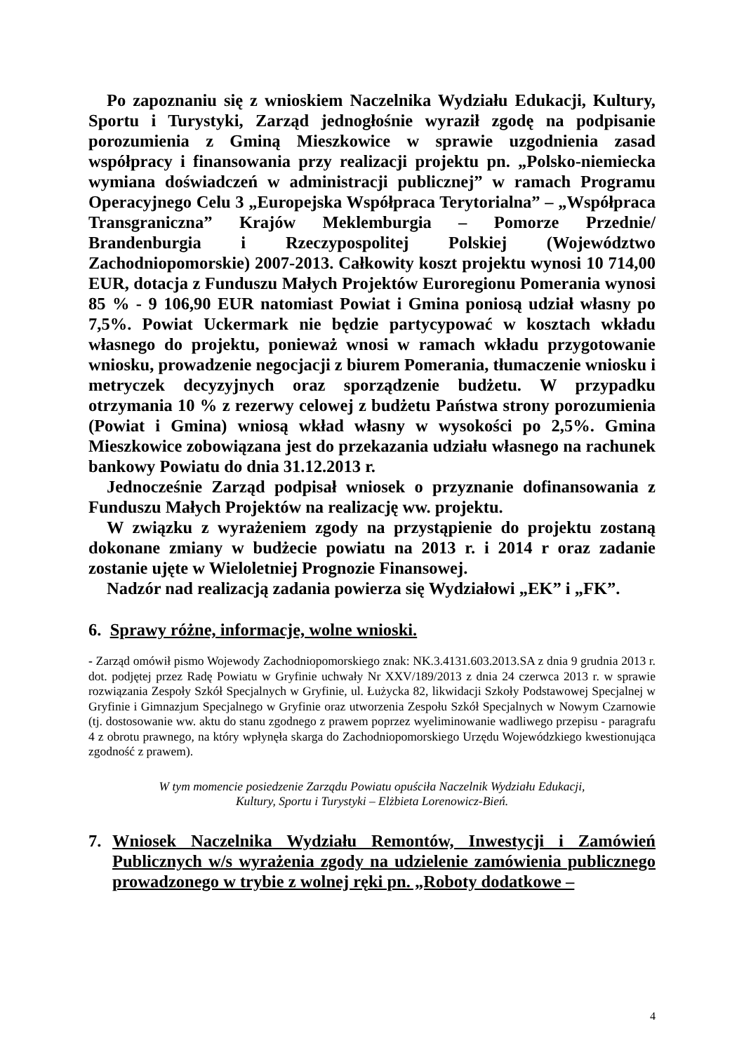Po zapoznaniu się z wnioskiem Naczelnika Wydziału Edukacji, Kultury, Sportu i Turystyki, Zarząd jednogłośnie wyraził zgodę na podpisanie porozumienia z Gminą Mieszkowice w sprawie uzgodnienia zasad współpracy i finansowania przy realizacji projektu pn. „Polsko-niemiecka wymiana doświadczeń w administracji publicznej” w ramach Programu Operacyjnego Celu 3 „Europejska Współpraca Terytorialna” – „Współpraca Transgraniczna” Krajów Meklemburgia – Pomorze Przednie/ Brandenburgia i Rzeczypospolitej Polskiej (Województwo Zachodniopomorskie) 2007-2013. Całkowity koszt projektu wynosi 10 714,00 EUR, dotacja z Funduszu Małych Projektów Euroregionu Pomerania wynosi 85 % - 9 106,90 EUR natomiast Powiat i Gmina poniosą udział własny po 7,5%. Powiat Uckermark nie będzie partycypować w kosztach wkładu własnego do projektu, ponieważ wnosi w ramach wkładu przygotowanie wniosku, prowadzenie negocjacji z biurem Pomerania, tłumaczenie wniosku i metryczek decyzyjnych oraz sporządzenie budżetu. W przypadku otrzymania 10 % z rezerwy celowej z budżetu Państwa strony porozumienia (Powiat i Gmina) wniosą wkład własny w wysokości po 2,5%. Gmina Mieszkowice zobowiązana jest do przekazania udziału własnego na rachunek bankowy Powiatu do dnia 31.12.2013 r.
Jednocześnie Zarząd podpisał wniosek o przyznanie dofinansowania z Funduszu Małych Projektów na realizację ww. projektu.
W związku z wyrażeniem zgody na przystąpienie do projektu zostaną dokonane zmiany w budżecie powiatu na 2013 r. i 2014 r oraz zadanie zostanie ujęte w Wieloletniej Prognozie Finansowej.
Nadzór nad realizacją zadania powierza się Wydziałowi „EK” i „FK”.
6. Sprawy różne, informacje, wolne wnioski.
- Zarząd omówił pismo Wojewody Zachodniopomorskiego znak: NK.3.4131.603.2013.SA z dnia 9 grudnia 2013 r. dot. podjętej przez Radę Powiatu w Gryfinie uchwały Nr XXV/189/2013 z dnia 24 czerwca 2013 r. w sprawie rozwiązania Zespoły Szkół Specjalnych w Gryfinie, ul. Łużycka 82, likwidacji Szkoły Podstawowej Specjalnej w Gryfinie i Gimnazjum Specjalnego w Gryfinie oraz utworzenia Zespołu Szkół Specjalnych w Nowym Czarnowie (tj. dostosowanie ww. aktu do stanu zgodnego z prawem poprzez wyeliminowanie wadliwego przepisu - paragrafu 4 z obrotu prawnego, na który wpłynęła skarga do Zachodniopomorskiego Urzędu Wojewódzkiego kwestionująca zgodność z prawem).
W tym momencie posiedzenie Zarządu Powiatu opuściła Naczelnik Wydziału Edukacji,
Kultury, Sportu i Turystyki – Elżbieta Lorenowicz-Bień.
7. Wniosek Naczelnika Wydziału Remontów, Inwestycji i Zamówień Publicznych w/s wyrażenia zgody na udzielenie zamówienia publicznego prowadzonego w trybie z wolnej ręki pn. „Roboty dodatkowe –
4